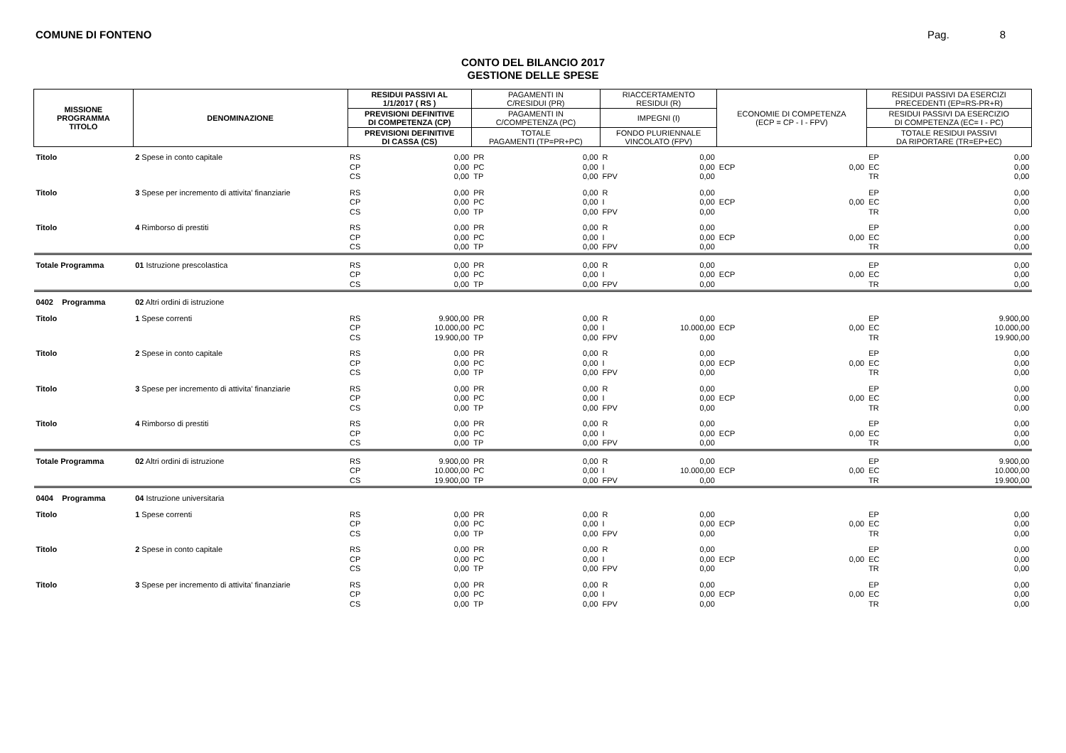COMUNE DI FONTENO Pag. 8
CONTO DEL BILANCIO 2017
GESTIONE DELLE SPESE
| MISSIONE PROGRAMMA TITOLO | DENOMINAZIONE | RESIDUI PASSIVI AL 1/1/2017 ( RS ) | | PAGAMENTI IN C/RESIDUI (PR) | | RIACCERTAMENTO RESIDUI (R) | | ECONOMIE DI COMPETENZA (ECP = CP - I - FPV) | | RESIDUI PASSIVI DA ESERCIZI PRECEDENTI (EP=RS-PR+R) | |
| --- | --- | --- | --- | --- | --- | --- | --- | --- | --- | --- | --- |
| | | PREVISIONI DEFINITIVE DI COMPETENZA (CP) | | PAGAMENTI IN C/COMPETENZA (PC) | | IMPEGNI (I) | | | | RESIDUI PASSIVI DA ESERCIZIO DI COMPETENZA (EC= I - PC) | |
| | | PREVISIONI DEFINITIVE DI CASSA (CS) | | TOTALE PAGAMENTI (TP=PR+PC) | | FONDO PLURIENNALE VINCOLATO (FPV) | | | | TOTALE RESIDUI PASSIVI DA RIPORTARE (TR=EP+EC) | |
| Titolo | 2 Spese in conto capitale | RS CP CS | 0,00 0,00 0,00 | PR PC TP | 0,00 0,00 0,00 | R I FPV | 0,00 0,00 0,00 | ECP | 0,00 | EP EC TR | 0,00 0,00 0,00 |
| Titolo | 3 Spese per incremento di attivita' finanziarie | RS CP CS | 0,00 0,00 0,00 | PR PC TP | 0,00 0,00 0,00 | R I FPV | 0,00 0,00 0,00 | ECP | 0,00 | EP EC TR | 0,00 0,00 0,00 |
| Titolo | 4 Rimborso di prestiti | RS CP CS | 0,00 0,00 0,00 | PR PC TP | 0,00 0,00 0,00 | R I FPV | 0,00 0,00 0,00 | ECP | 0,00 | EP EC TR | 0,00 0,00 0,00 |
| Totale Programma | 01 Istruzione prescolastica | RS CP CS | 0,00 0,00 0,00 | PR PC TP | 0,00 0,00 0,00 | R I FPV | 0,00 0,00 0,00 | ECP | 0,00 | EP EC TR | 0,00 0,00 0,00 |
| 0402 Programma | 02 Altri ordini di istruzione | | | | | | | | | | |
| Titolo | 1 Spese correnti | RS CP CS | 9.900,00 10.000,00 19.900,00 | PR PC TP | 0,00 0,00 0,00 | R I FPV | 0,00 10.000,00 0,00 | ECP | 0,00 | EP EC TR | 9.900,00 10.000,00 19.900,00 |
| Titolo | 2 Spese in conto capitale | RS CP CS | 0,00 0,00 0,00 | PR PC TP | 0,00 0,00 0,00 | R I FPV | 0,00 0,00 0,00 | ECP | 0,00 | EP EC TR | 0,00 0,00 0,00 |
| Titolo | 3 Spese per incremento di attivita' finanziarie | RS CP CS | 0,00 0,00 0,00 | PR PC TP | 0,00 0,00 0,00 | R I FPV | 0,00 0,00 0,00 | ECP | 0,00 | EP EC TR | 0,00 0,00 0,00 |
| Titolo | 4 Rimborso di prestiti | RS CP CS | 0,00 0,00 0,00 | PR PC TP | 0,00 0,00 0,00 | R I FPV | 0,00 0,00 0,00 | ECP | 0,00 | EP EC TR | 0,00 0,00 0,00 |
| Totale Programma | 02 Altri ordini di istruzione | RS CP CS | 9.900,00 10.000,00 19.900,00 | PR PC TP | 0,00 0,00 0,00 | R I FPV | 0,00 10.000,00 0,00 | ECP | 0,00 | EP EC TR | 9.900,00 10.000,00 19.900,00 |
| 0404 Programma | 04 Istruzione universitaria | | | | | | | | | | |
| Titolo | 1 Spese correnti | RS CP CS | 0,00 0,00 0,00 | PR PC TP | 0,00 0,00 0,00 | R I FPV | 0,00 0,00 0,00 | ECP | 0,00 | EP EC TR | 0,00 0,00 0,00 |
| Titolo | 2 Spese in conto capitale | RS CP CS | 0,00 0,00 0,00 | PR PC TP | 0,00 0,00 0,00 | R I FPV | 0,00 0,00 0,00 | ECP | 0,00 | EP EC TR | 0,00 0,00 0,00 |
| Titolo | 3 Spese per incremento di attivita' finanziarie | RS CP CS | 0,00 0,00 0,00 | PR PC TP | 0,00 0,00 0,00 | R I FPV | 0,00 0,00 0,00 | ECP | 0,00 | EP EC TR | 0,00 0,00 0,00 |